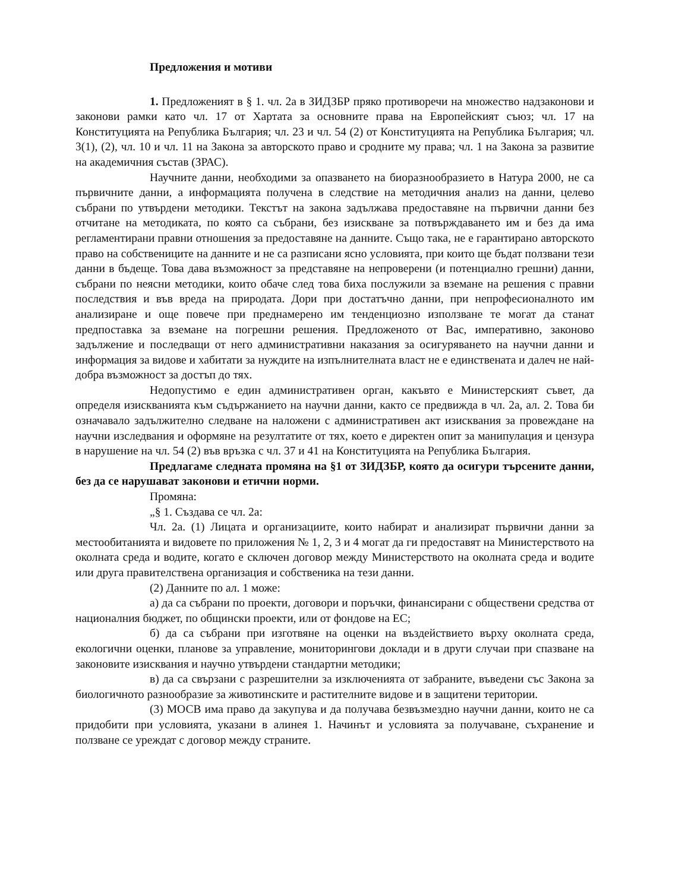Предложения и мотиви
1. Предложеният в § 1. чл. 2а в ЗИДЗБР пряко противоречи на множество надзаконови и законови рамки като чл. 17 от Хартата за основните права на Европейският съюз; чл. 17 на Конституцията на Република България; чл. 23 и чл. 54 (2) от Конституцията на Република България; чл. 3(1), (2), чл. 10 и чл. 11 на Закона за авторското право и сродните му права; чл. 1 на Закона за развитие на академичния състав (ЗРАС).
Научните данни, необходими за опазването на биоразнообразието в Натура 2000, не са първичните данни, а информацията получена в следствие на методичния анализ на данни, целево събрани по утвърдени методики. Текстът на закона задължава предоставяне на първични данни без отчитане на методиката, по която са събрани, без изискване за потвърждаването им и без да има регламентирани правни отношения за предоставяне на данните. Също така, не е гарантирано авторското право на собствениците на данните и не са разписани ясно условията, при които ще бъдат ползвани тези данни в бъдеще. Това дава възможност за представяне на непроверени (и потенциално грешни) данни, събрани по неясни методики, които обаче след това биха послужили за вземане на решения с правни последствия и във вреда на природата. Дори при достатъчно данни, при непрофесионалното им анализиране и още повече при преднамерено им тенденциозно използване те могат да станат предпоставка за вземане на погрешни решения. Предложеното от Вас, императивно, законово задължение и последващи от него административни наказания за осигуряването на научни данни и информация за видове и хабитати за нуждите на изпълнителната власт не е единствената и далеч не най-добра възможност за достъп до тях.
Недопустимо е един административен орган, какъвто е Министерският съвет, да определя изискванията към съдържанието на научни данни, както се предвижда в чл. 2а, ал. 2. Това би означавало задължително следване на наложени с административен акт изисквания за провеждане на научни изследвания и оформяне на резултатите от тях, което е директен опит за манипулация и цензура в нарушение на чл. 54 (2) във връзка с чл. 37 и 41 на Конституцията на Република България.
Предлагаме следната промяна на §1 от ЗИДЗБР, която да осигури търсените данни, без да се нарушават законови и етични норми.
Промяна:
„§ 1. Създава се чл. 2а:
Чл. 2а. (1) Лицата и организациите, които набират и анализират първични данни за местообитанията и видовете по приложения № 1, 2, 3 и 4 могат да ги предоставят на Министерството на околната среда и водите, когато е сключен договор между Министерството на околната среда и водите или друга правителствена организация и собственика на тези данни.
(2) Данните по ал. 1 може:
а) да са събрани по проекти, договори и поръчки, финансирани с обществени средства от националния бюджет, по общински проекти, или от фондове на ЕС;
б) да са събрани при изготвяне на оценки на въздействието върху околната среда, екологични оценки, планове за управление, мониторингови доклади и в други случаи при спазване на законовите изисквания и научно утвърдени стандартни методики;
в) да са свързани с разрешителни за изключенията от забраните, въведени със Закона за биологичното разнообразие за животинските и растителните видове и в защитени територии.
(3) МОСВ има право да закупува и да получава безвъзмездно научни данни, които не са придобити при условията, указани в алинея 1. Начинът и условията за получаване, съхранение и ползване се уреждат с договор между страните.